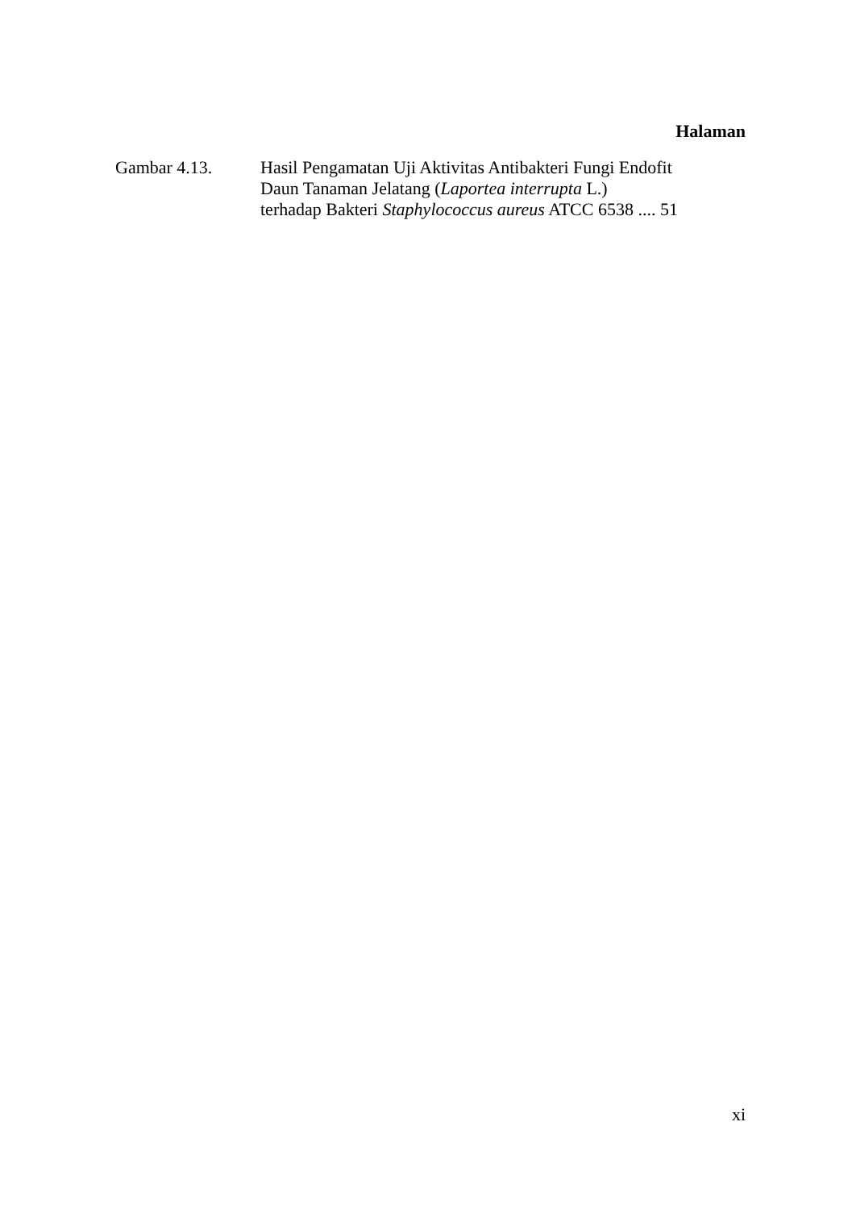Halaman
Gambar 4.13. Hasil Pengamatan Uji Aktivitas Antibakteri Fungi Endofit
Daun Tanaman Jelatang (Laportea interrupta L.)
terhadap Bakteri Staphylococcus aureus ATCC 6538 .... 51
xi